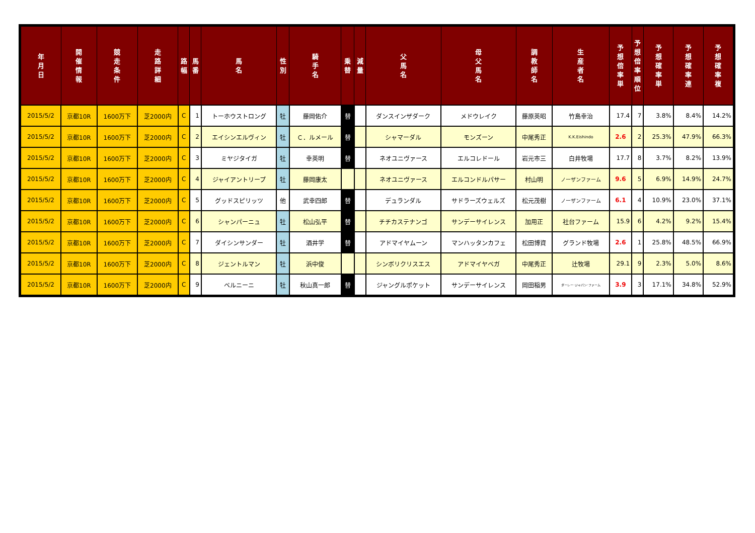| 年 月 日 | 開 催 情 報 | 競 走 条 件 | 走 路 詳 細 | 路 幅 | 馬 番 | 馬 名 | 性 別 | 騎 手 名 | 乗 替 | 減 量 | 父 馬 名 | 母 父 馬 名 | 調 教 師 名 | 生 産 者 名 | 予 想 倍 率 単 | 予 想 倍 率 順 位 | 予 想 確 率 単 | 予 想 確 率 連 | 予 想 確 率 複 |
| --- | --- | --- | --- | --- | --- | --- | --- | --- | --- | --- | --- | --- | --- | --- | --- | --- | --- | --- | --- |
| 2015/5/2 | 京都10R | 1600万下 | 芝2000内 | C | 1 | トーホウストロング | 牡 | 藤岡佑介 | 替 | | ダンスインザダーク | メドウレイク | 藤原英昭 | 竹島幸治 | 17.4 | 7 | 3.8% | 8.4% | 14.2% |
| 2015/5/2 | 京都10R | 1600万下 | 芝2000内 | C | 2 | エイシンエルヴィン | 牡 | Ｃ．ルメール | 替 | | シャマーダル | モンズーン | 中尾秀正 | K.K.Eishindo | 2.6 | 2 | 25.3% | 47.9% | 66.3% |
| 2015/5/2 | 京都10R | 1600万下 | 芝2000内 | C | 3 | ミヤジタイガ | 牡 | 幸英明 | 替 | | ネオユニヴァース | エルコレドール | 岩元市三 | 白井牧場 | 17.7 | 8 | 3.7% | 8.2% | 13.9% |
| 2015/5/2 | 京都10R | 1600万下 | 芝2000内 | C | 4 | ジャイアントリープ | 牡 | 藤岡康太 | | | ネオユニヴァース | エルコンドルパサー | 村山明 | ノーザンファーム | 9.6 | 5 | 6.9% | 14.9% | 24.7% |
| 2015/5/2 | 京都10R | 1600万下 | 芝2000内 | C | 5 | グッドスピリッツ | 他 | 武幸四郎 | 替 | | デュランダル | サドラーズウェルズ | 松元茂樹 | ノーザンファーム | 6.1 | 4 | 10.9% | 23.0% | 37.1% |
| 2015/5/2 | 京都10R | 1600万下 | 芝2000内 | C | 6 | シャンパーニュ | 牡 | 松山弘平 | 替 | | チチカステナンゴ | サンデーサイレンス | 加用正 | 社台ファーム | 15.9 | 6 | 4.2% | 9.2% | 15.4% |
| 2015/5/2 | 京都10R | 1600万下 | 芝2000内 | C | 7 | ダイシンサンダー | 牡 | 酒井学 | 替 | | アドマイヤムーン | マンハッタンカフェ | 松田博資 | グランド牧場 | 2.6 | 1 | 25.8% | 48.5% | 66.9% |
| 2015/5/2 | 京都10R | 1600万下 | 芝2000内 | C | 8 | ジェントルマン | 牡 | 浜中俊 | | | シンボリクリスエス | アドマイヤベガ | 中尾秀正 | 辻牧場 | 29.1 | 9 | 2.3% | 5.0% | 8.6% |
| 2015/5/2 | 京都10R | 1600万下 | 芝2000内 | C | 9 | ベルニーニ | 牡 | 秋山真一郎 | 替 | | ジャングルポケット | サンデーサイレンス | 岡田稲男 | ダーレー･ジャパン･ファーム | 3.9 | 3 | 17.1% | 34.8% | 52.9% |